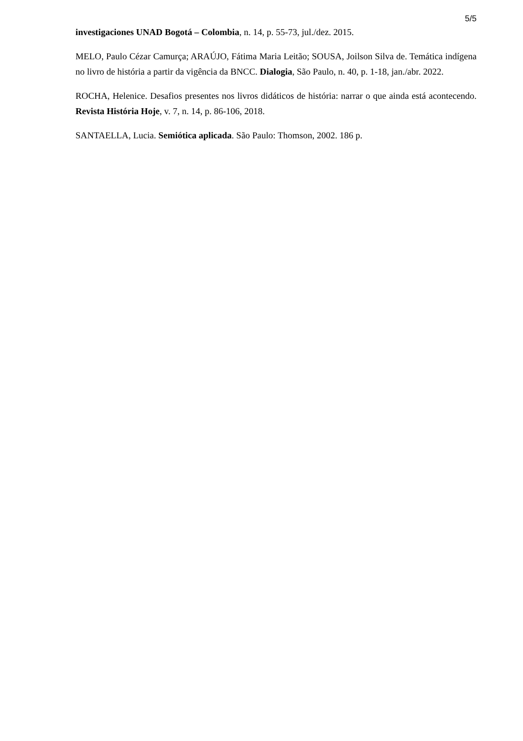5/5
investigaciones UNAD Bogotá – Colombia, n. 14, p. 55-73, jul./dez. 2015.
MELO, Paulo Cézar Camurça; ARAÚJO, Fátima Maria Leitão; SOUSA, Joilson Silva de. Temática indígena no livro de história a partir da vigência da BNCC. Dialogia, São Paulo, n. 40, p. 1-18, jan./abr. 2022.
ROCHA, Helenice. Desafios presentes nos livros didáticos de história: narrar o que ainda está acontecendo. Revista História Hoje, v. 7, n. 14, p. 86-106, 2018.
SANTAELLA, Lucia. Semiótica aplicada. São Paulo: Thomson, 2002. 186 p.